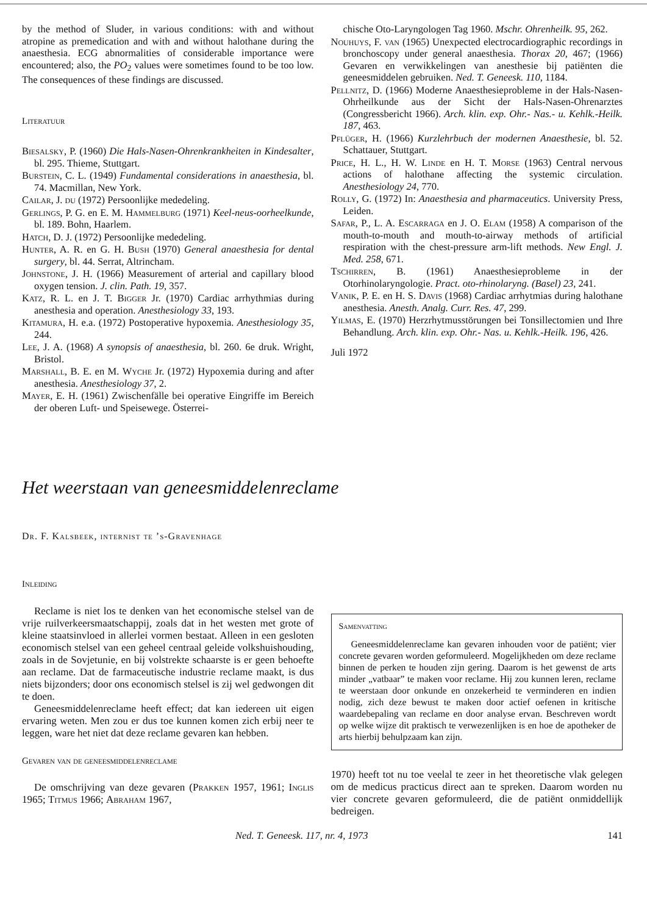by the method of Sluder, in various conditions: with and without atropine as premedication and with and without halothane during the anaesthesia. ECG abnormalities of considerable importance were encountered; also, the PO<sub>2</sub> values were sometimes found to be too low. The consequences of these findings are discussed.
Literatuur
Biesalsky, P. (1960) Die Hals-Nasen-Ohrenkrankheiten in Kindesalter, bl. 295. Thieme, Stuttgart.
Burstein, C. L. (1949) Fundamental considerations in anaesthesia, bl. 74. Macmillan, New York.
Cailar, J. du (1972) Persoonlijke mededeling.
Gerlings, P. G. en E. M. Hammelburg (1971) Keel-neus-oorheelkunde, bl. 189. Bohn, Haarlem.
Hatch, D. J. (1972) Persoonlijke mededeling.
Hunter, A. R. en G. H. Bush (1970) General anaesthesia for dental surgery, bl. 44. Serrat, Altrincham.
Johnstone, J. H. (1966) Measurement of arterial and capillary blood oxygen tension. J. clin. Path. 19, 357.
Katz, R. L. en J. T. Bigger Jr. (1970) Cardiac arrhythmias during anesthesia and operation. Anesthesiology 33, 193.
Kitamura, H. e.a. (1972) Postoperative hypoxemia. Anesthesiology 35, 244.
Lee, J. A. (1968) A synopsis of anaesthesia, bl. 260. 6e druk. Wright, Bristol.
Marshall, B. E. en M. Wyche Jr. (1972) Hypoxemia during and after anesthesia. Anesthesiology 37, 2.
Mayer, E. H. (1961) Zwischenfälle bei operative Eingriffe im Bereich der oberen Luft- und Speisewege. Österrei-
chische Oto-Laryngologen Tag 1960. Mschr. Ohrenheilk. 95, 262.
Nouhuys, F. van (1965) Unexpected electrocardiographic recordings in bronchoscopy under general anaesthesia. Thorax 20, 467; (1966) Gevaren en verwikkelingen van anesthesie bij patiënten die geneesmiddelen gebruiken. Ned. T. Geneesk. 110, 1184.
Pellnitz, D. (1966) Moderne Anaesthesieprobleme in der Hals-Nasen-Ohrheilkunde aus der Sicht der Hals-Nasen-Ohrenarztes (Congressbericht 1966). Arch. klin. exp. Ohr.- Nas.- u. Kehlk.-Heilk. 187, 463.
Pflüger, H. (1966) Kurzlehrbuch der modernen Anaesthesie, bl. 52. Schattauer, Stuttgart.
Price, H. L., H. W. Linde en H. T. Morse (1963) Central nervous actions of halothane affecting the systemic circulation. Anesthesiology 24, 770.
Rolly, G. (1972) In: Anaesthesia and pharmaceutics. University Press, Leiden.
Safar, P., L. A. Escarraga en J. O. Elam (1958) A comparison of the mouth-to-mouth and mouth-to-airway methods of artificial respiration with the chest-pressure arm-lift methods. New Engl. J. Med. 258, 671.
Tschirren, B. (1961) Anaesthesieprobleme in der Otorhinolaryngologie. Pract. oto-rhinolaryng. (Basel) 23, 241.
Vanik, P. E. en H. S. Davis (1968) Cardiac arrhytmias during halothane anesthesia. Anesth. Analg. Curr. Res. 47, 299.
Yilmas, E. (1970) Herzrhytmusstörungen bei Tonsillectomien und Ihre Behandlung. Arch. klin. exp. Ohr.- Nas. u. Kehlk.-Heilk. 196, 426.
Juli 1972
Het weerstaan van geneesmiddelenreclame
Dr. F. Kalsbeek, internist te ’s-Gravenhage
Inleiding
Reclame is niet los te denken van het economische stelsel van de vrije ruilverkeersmaatschappij, zoals dat in het westen met grote of kleine staatsinvloed in allerlei vormen bestaat. Alleen in een gesloten economisch stelsel van een geheel centraal geleide volkshuishouding, zoals in de Sovjetunie, en bij volstrekte schaarste is er geen behoefte aan reclame. Dat de farmaceutische industrie reclame maakt, is dus niets bijzonders; door ons economisch stelsel is zij wel gedwongen dit te doen.
Geneesmiddelenreclame heeft effect; dat kan iedereen uit eigen ervaring weten. Men zou er dus toe kunnen komen zich erbij neer te leggen, ware het niet dat deze reclame gevaren kan hebben.
Gevaren van de geneesmiddelenreclame
De omschrijving van deze gevaren (Prakken 1957, 1961; Inglis 1965; Titmus 1966; Abraham 1967,
Samenvatting
Geneesmiddelenreclame kan gevaren inhouden voor de patiënt; vier concrete gevaren worden geformuleerd. Mogelijkheden om deze reclame binnen de perken te houden zijn gering. Daarom is het gewenst de arts minder „vatbaar” te maken voor reclame. Hij zou kunnen leren, reclame te weerstaan door onkunde en onzekerheid te verminderen en indien nodig, zich deze bewust te maken door actief oefenen in kritische waardebepaling van reclame en door analyse ervan. Beschreven wordt op welke wijze dit praktisch te verwezenlijken is en hoe de apotheker de arts hierbij behulpzaam kan zijn.
1970) heeft tot nu toe veelal te zeer in het theoretische vlak gelegen om de medicus practicus direct aan te spreken. Daarom worden nu vier concrete gevaren geformuleerd, die de patiënt onmiddellijk bedreigen.
Ned. T. Geneesk. 117, nr. 4, 1973 141